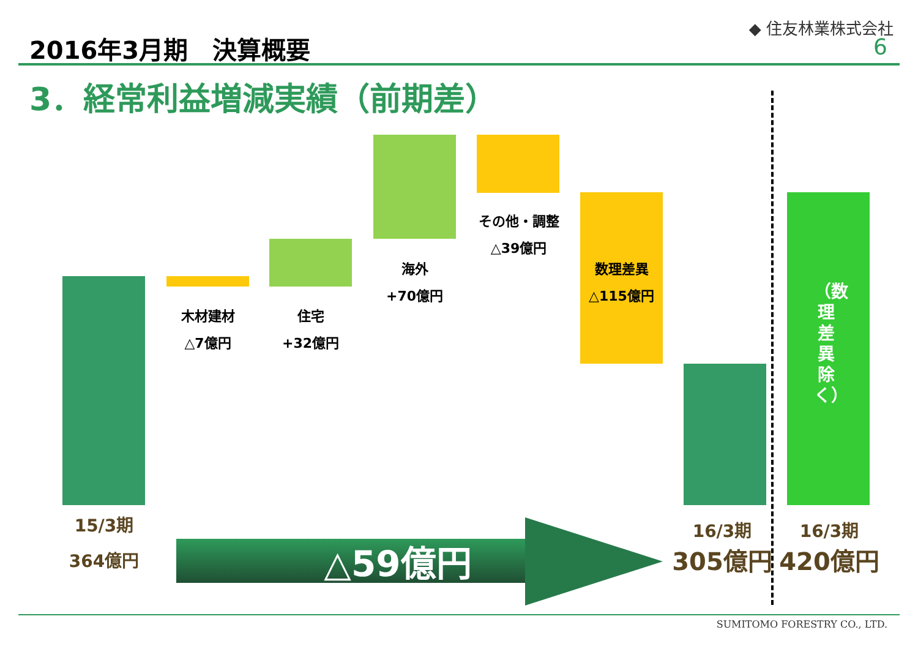2016年3月期　決算概要
◆ 住友林業株式会社
6
3．経常利益増減実績（前期差）
木材建材
△7億円
住宅
+32億円
海外
+70億円
その他・調整
△39億円
数理差異
△115億円
（数理差異除く）
15/3期
364億円
△59億円
16/3期
305億円
16/3期
420億円
SUMITOMO FORESTRY CO., LTD.